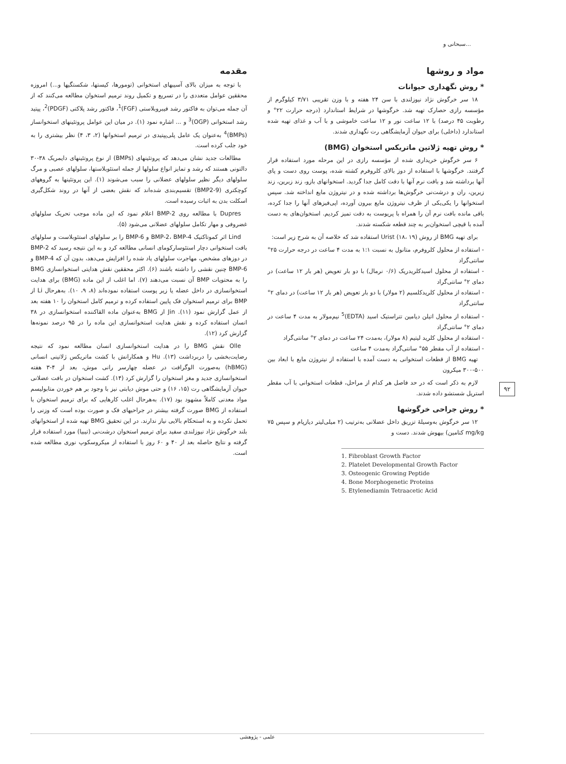سبحانی و...
مقدمه
با توجه به میزان بالای آسیبهای استخوانی (تومورها، کیستها، شکستگیها و...) امروزه محققین عوامل متعددی را در تسریع و تکمیل روند ترمیم استخوان مطالعه می‌کنند که از آن جمله می‌توان به فاکتور رشد فیبروبلاستی (FGF)<sup>1</sup>، فاکتور رشد پلاکتی (PDGF)<sup>2</sup>، پپتید رشد استخوانی (OGP)<sup>3</sup> و ... اشاره نمود (۱). در میان این عوامل پروتئینهای استخوانساز (BMPs)<sup>4</sup> به‌عنوان یک عامل پلی‌پپتیدی در ترمیم استخوانها (۲، ۳، ۴) نظر بیشتری را به خود جلب کرده است.
مطالعات جدید نشان می‌دهد که پروتئینهای (BMPs) از نوع پروتئینهای دایمریک ۳۸-۳۰ دالتونی هستند که رشد و تمایز انواع سلولها از جمله استئوبلاستها، سلولهای عصبی و مرگ سلولهای دیگر نظیر سلولهای عضلانی را سبب می‌شوند (۱). این پروتئینها به گروههای کوچکتری (BMP2-9) تقسیم‌بندی شده‌اند که نقش بعضی از آنها در روند شکل‌گیری اسکلت بدن به اثبات رسیده است.
Dupres با مطالعه روی BMP-2 اعلام نمود که این ماده موجب تحریک سلولهای غضروفی و مهار تکامل سلولهای عضلانی می‌شود (۵).
Lind اثر کموتاکتیک BMP-2، BMP-4 و BMP-6 را بر سلولهای استئوبلاست و سلولهای بافت استخوانی دچار استئوسارکومای انسانی مطالعه کرد و به این نتیجه رسید که BMP-2 در دوزهای مشخص، مهاجرت سلولهای یاد شده را افزایش می‌دهد، بدون آن که BMP-4 و BMP-6 چنین نقشی را داشته باشند (۶). اکثر محققین نقش هدایتی استخوانسازی BMG را به محتویات BMP آن نسبت می‌دهند (۷). اما اغلب از این ماده (BMG) برای هدایت استخوانسازی در داخل عضله یا زیر پوست استفاده نموده‌اند (۸، ۹، ۱۰). به‌هرحال Li از BMP برای ترمیم استخوان فک پایین استفاده کرده و ترمیم کامل استخوان را ۱۰ هفته بعد از عمل گزارش نمود (۱۱). Jin از BMG به‌عنوان ماده القاکننده استخوانسازی در ۳۸ انسان استفاده کرده و نقش هدایت استخوانسازی این ماده را در ۹۵ درصد نمونه‌ها گزارش کرد (۱۲).
Olle نقش BMG را در هدایت استخوانسازی انسان مطالعه نمود که نتیجه رضایت‌بخشی را دربرداشت (۱۳). Hu و همکارانش با کشت ماتریکس ژلاتینی انسانی (hBMG) به‌صورت الوگرافت در عضله چهارسر رانی موش، بعد از ۴-۳ هفته استخوانسازی جدید و مغز استخوان را گزارش کرد (۱۴). کشت استخوان در بافت عضلانی حیوان آزمایشگاهی رت (۱۵، ۱۶) و حتی موش دیابتی نیز با وجود بر هم خوردن متابولیسم مواد معدنی کاملاً مشهود بود (۱۷). به‌هرحال اغلب کارهایی که برای ترمیم استخوان با استفاده از BMG صورت گرفته بیشتر در جراحیهای فک و صورت بوده است که وزنی را تحمل نکرده و به استحکام بالایی نیاز ندارند. در این تحقیق BMG تهیه شده از استخوانهای بلند خرگوش نژاد نیوزلندی سفید برای ترمیم استخوان درشت‌نی (تیبیا) مورد استفاده قرار گرفته و نتایج حاصله بعد از ۴۰ و ۶۰ روز با استفاده از میکروسکوپ نوری مطالعه شده است.
مواد و روشها
* روش نگهداری حیوانات
۱۸ سر خرگوش نژاد نیوزلندی با سن ۲۴ هفته و با وزن تقریبی ۳/۷۱ کیلوگرم از مؤسسه رازی حصارک تهیه شد. خرگوشها در شرایط استاندارد (درجه حرارت ۲۲° و رطوبت ۴۵ درصد) با ۱۲ ساعت نور و ۱۲ ساعت خاموشی و با آب و غذای تهیه شده استاندارد (داخلی) برای حیوان آزمایشگاهی رت نگهداری شدند.
* روش تهیه ژلاتین ماتریکس استخوان (BMG)
۶ سر خرگوش خریداری شده از مؤسسه رازی در این مرحله مورد استفاده قرار گرفتند. خرگوشها با استفاده از دوز بالای کلروفرم کشته شده، پوست روی دست و پای آنها برداشته شد و بافت نرم آنها با دقت کامل جدا گردید. استخوانهای بازو، زند زبرین، زند زیرین، ران و درشت‌نی خرگوش‌ها برداشته شده و در نیتروژن مایع انداخته شد. سپس استخوانها را یکی‌یکی از ظرف نیتروژن مایع بیرون آورده، اپی‌فیزهای آنها را جدا کرده، باقی مانده بافت نرم آن را همراه با پریوست به دقت تمیز کردیم. استخوان‌های به دست آمده با قیچی استخوان‌بر به چند قطعه شکسته شدند.
برای تهیه BMG از روش Urist (۱۸، ۱۹) استفاده شد که خلاصه آن به شرح زیر است:
- استفاده از محلول کلروفرم، متانول به نسبت ۱:۱ به مدت ۴ ساعت در درجه حرارت ۲۵° سانتی‌گراد
- استفاده از محلول اسیدکلریدریک (۰/۶ نرمال) با دو بار تعویض (هر بار ۱۲ ساعت) در دمای ۲° سانتی‌گراد
- استفاده از محلول کلریدکلسیم (۲ مولار) با دو بار تعویض (هر بار ۱۲ ساعت) در دمای ۲° سانتی‌گراد
- استفاده از محلول اتیلن دیامین تتراستیک اسید (EDTA)<sup>5</sup> نیم‌مولار به مدت ۴ ساعت در دمای ۲° سانتی‌گراد
- استفاده از محلول کلرید لیتیم (۸ مولار)، به‌مدت ۲۴ ساعت در دمای ۲° سانتی‌گراد
- استفاده از آب مقطر ۵۵° سانتی‌گراد به‌مدت ۴ ساعت
تهیه BMG از قطعات استخوانی به دست آمده با استفاده از نیتروژن مایع با ابعاد بین ۵۰۰-۳۰۰ میکرون
لازم به ذکر است که در حد فاصل هر کدام از مراحل، قطعات استخوانی با آب مقطر استریل شستشو داده شدند.
* روش جراحی خرگوشها
۱۲ سر خرگوش به‌وسیلهٔ تزریق داخل عضلانی به‌ترتیب (۲ میلی‌لیتر دیازپام و سپس ۷۵ mg/kg کتامین) بیهوش شدند. دست و
1. Fibroblast Growth Factor
2. Platelet Developmental Growth Factor
3. Osteogenic Growing Peptide
4. Bone Morphogenetic Proteins
5. Etylenediamin Tetraacetic Acid
۹۲
علمی - پژوهشی